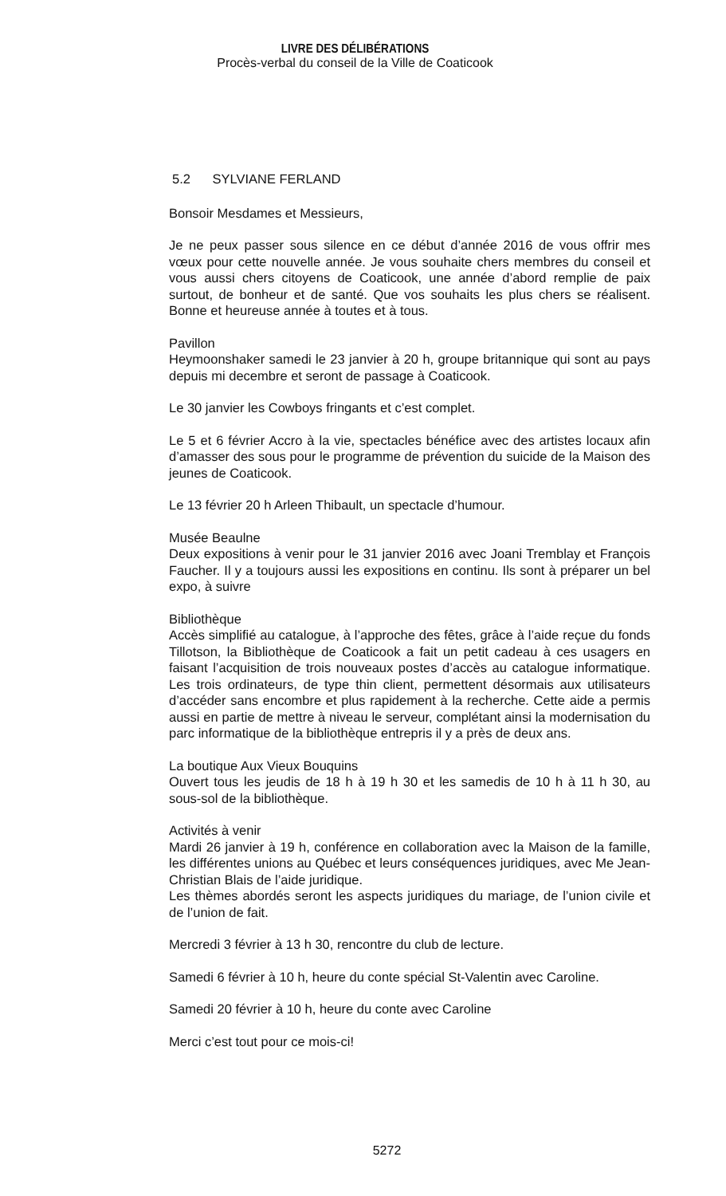LIVRE DES DÉLIBÉRATIONS
Procès-verbal du conseil de la Ville de Coaticook
5.2 SYLVIANE FERLAND
Bonsoir Mesdames et Messieurs,
Je ne peux passer sous silence en ce début d’année 2016 de vous offrir mes vœux pour cette nouvelle année. Je vous souhaite chers membres du conseil et vous aussi chers citoyens de Coaticook, une année d’abord remplie de paix surtout, de bonheur et de santé. Que vos souhaits les plus chers se réalisent. Bonne et heureuse année à toutes et à tous.
Pavillon
Heymoonshaker samedi le 23 janvier à 20 h, groupe britannique qui sont au pays depuis mi decembre et seront de passage à Coaticook.
Le 30 janvier les Cowboys fringants et c’est complet.
Le 5 et 6 février Accro à la vie, spectacles bénéfice avec des artistes locaux afin d’amasser des sous pour le programme de prévention du suicide de la Maison des jeunes de Coaticook.
Le 13 février 20 h Arleen Thibault, un spectacle d’humour.
Musée Beaulne
Deux expositions à venir pour le 31 janvier 2016 avec Joani Tremblay et François Faucher. Il y a toujours aussi les expositions en continu. Ils sont à préparer un bel expo, à suivre
Bibliothèque
Accès simplifié au catalogue, à l’approche des fêtes, grâce à l’aide reçue du fonds Tillotson, la Bibliothèque de Coaticook a fait un petit cadeau à ces usagers en faisant l’acquisition de trois nouveaux postes d’accès au catalogue informatique. Les trois ordinateurs, de type thin client, permettent désormais aux utilisateurs d’accéder sans encombre et plus rapidement à la recherche. Cette aide a permis aussi en partie de mettre à niveau le serveur, complétant ainsi la modernisation du parc informatique de la bibliothèque entrepris il y a près de deux ans.
La boutique Aux Vieux Bouquins
Ouvert tous les jeudis de 18 h à 19 h 30 et les samedis de 10 h à 11 h 30, au sous-sol de la bibliothèque.
Activités à venir
Mardi 26 janvier à 19 h, conférence en collaboration avec la Maison de la famille, les différentes unions au Québec et leurs conséquences juridiques, avec Me Jean-Christian Blais de l’aide juridique.
Les thèmes abordés seront les aspects juridiques du mariage, de l’union civile et de l’union de fait.
Mercredi 3 février à 13 h 30, rencontre du club de lecture.
Samedi 6 février à 10 h, heure du conte spécial St-Valentin avec Caroline.
Samedi 20 février à 10 h, heure du conte avec Caroline
Merci c’est tout pour ce mois-ci!
5272